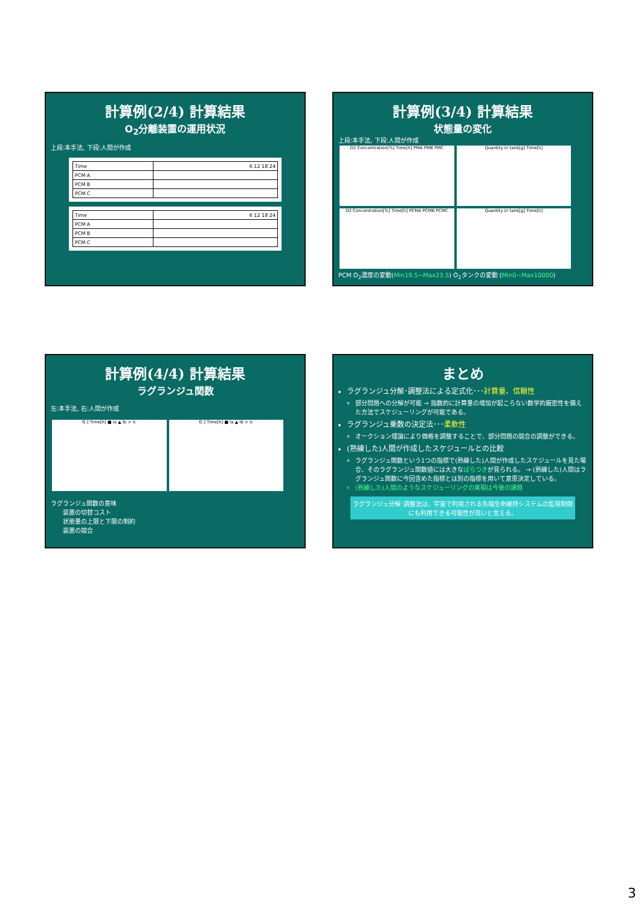計算例(2/4) 計算結果
O<sub>2</sub>分離装置の運用状況
上段:本手法, 下段:人間が作成
| Time | 6 12 18 24 |
| PCM A | |
| PCM B | |
| PCM C | |
| Time | 6 12 18 24 |
| PCM A | |
| PCM B | |
| PCM C | |
計算例(3/4) 計算結果
状態量の変化
上段:本手法, 下段:人間が作成
O2 Concentration[%] Time[h] PMA PMB PMC
Quantity in tank[g] Time[h]
O2 Concentration[%] Time[h] PCMA PCMB PCMC
Quantity in tank[g] Time[h]
PCM O<sub>2</sub>濃度の変動(Min19.5~Max23.5) O<sub>2</sub>タンクの変動 (Min0~Max10000)
計算例(4/4) 計算結果
ラグランジュ関数
左:本手法, 右:人間が作成
f[-] Time[h] ■ la ▲ lb × lc f[-] Time[h] ■ la ▲ lb × lc
ラグランジュ関数の意味
　　装置の切替コスト
　　状態量の上限と下限の制約
　　装置の競合
まとめ
ラグランジュ分解･調整法による定式化･･･計算量、信頼性
部分問題への分解が可能 → 指数的に計算量の増加が起こらない数学的厳密性を備えた方法でスケジューリングが可能である。
ラグランジュ乗数の決定法･･･柔軟性
オークション理論により価格を調整することで、部分問題の競合の調整ができる。
(熟練した)人間が作成したスケジュールとの比較
ラグランジュ関数という1つの指標で(熟練した)人間が作成したスケジュールを見た場合、そのラグランジュ関数値には大きなばらつきが見られる。 → (熟練した)人間はラグランジュ関数に今回含めた指標とは別の指標を用いて意思決定している。
(熟練した)人間のようなスケジューリングの実現は今後の課題
ラグランジュ分解･調整法は、宇宙で利用される先端生命維持システムの監視制御にも利用できる可能性が高いと言える。
3